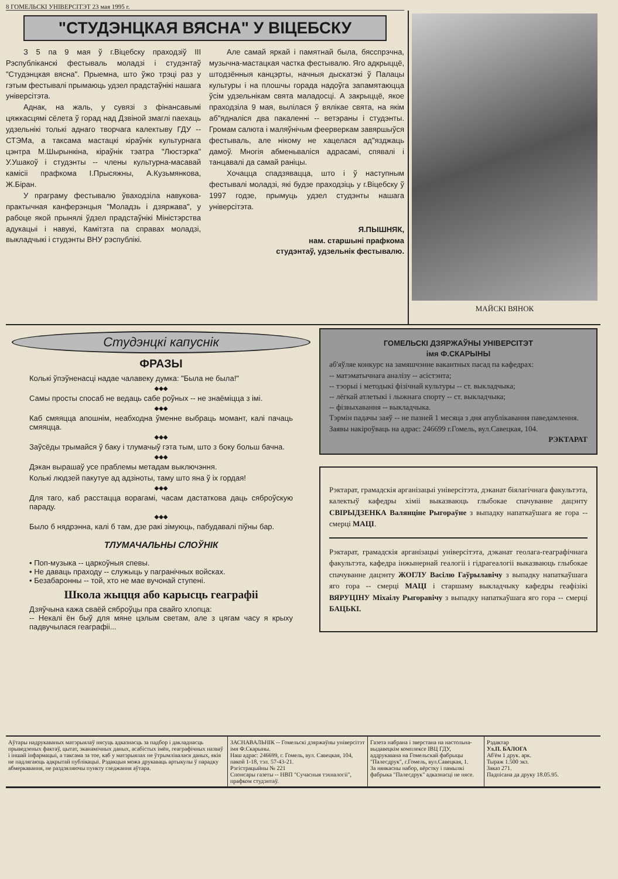8 ГОМЕЛЬСКІ УНІВЕРСІТЭТ 23 мая 1995 г.
"СТУДЭНЦКАЯ ВЯСНА" У ВІЦЕБСКУ
З 5 па 9 мая ў г.Віцебску праходзіў ІІІ Рэспубліканскі фестываль моладзі і студэнтаў "Студэнцкая вясна". Прыемна, што ўжо трэці раз у гэтым фестывалі прымаюць удзел прадстаўнікі нашага універсітэта.
Аднак, на жаль, у сувязі з фінансавымі цяжкасцямі сёлета ў горад над Дзвіной змаглі паехаць удзельнікі толькі аднаго творчага калектыву ГДУ -- СТЭМа, а таксама мастацкі кіраўнік культурнага цэнтра М.Шырынкіна, кіраўнік тэатра "Люстэрка" У.Ушакоў і студэнты -- члены культурна-масавай камісіі прафкома І.Прысяжны, А.Кузьмянкова, Ж.Біран.
У праграму фестывалю ўваходзіла навукова-практычная канферэнцыя "Моладзь і дзяржава", у рабоце якой прынялі ўдзел прадстаўнікі Міністэрства адукацыі і навукі, Камітэта па справах моладзі, выкладчыкі і студэнты ВНУ рэспублікі.
Але самай яркай і памятнай была, бясспрэчна, музычна-мастацкая частка фестывалю. Яго адкрыццё, штодзённыя канцэрты, начныя дыскатэкі ў Палацы культуры і на плошчы горада надоўга запамятаюцца ўсім удзельнікам свята маладосці. А закрыццё, якое праходзіла 9 мая, вылілася ў вялікае свята, на якім аб"ядналіся два пакаленні -- ветэраны і студэнты. Громам салюта і маляўнічым феерверкам завяршыўся фестываль, але нікому не хацелася ад"язджаць дамоў. Многія абменьваліся адрасамі, спявалі і танцавалі да самай раніцы.
Хочацца спадзявацца, што і ў наступным фестывалі моладзі, які будзе праходзіць у г.Віцебску ў 1997 годзе, прымуць удзел студэнты нашага універсітэта.
Я.ПЫШНЯК,
нам. старшыні прафкома
студэнтаў, удзельнік фестывалю.
МАЙСКІ ВЯНОК
Студэнцкі капуснік
ФРАЗЫ
Колькі ўпэўненасці надае чалавеку думка: "Была не была!"
◆◆◆
Самы просты спосаб не ведаць сабе роўных -- не знаёміцца з імі.
◆◆◆
Каб смяяцца апошнім, неабходна ўменне выбраць момант, калі пачаць смяяцца.
◆◆◆
Заўсёды трымайся ў баку і тлумачыў гэта тым, што з боку больш бачна.
◆◆◆
Дэкан вырашаў усе праблемы метадам выключэння.
Колькі людзей пакутуе ад адзіноты, таму што яна ў іх гордая!
◆◆◆
Для таго, каб расстацца ворагамі, часам дастаткова даць сяброўскую параду.
◆◆◆
Было б нядрэнна, калі б там, дзе ракі зімуюць, пабудавалі піўны бар.
ТЛУМАЧАЛЬНЫ СЛОЎНІК
• Поп-музыка -- царкоўныя спевы.
• Не даваць праходу -- служыць у пагранічных войсках.
• Безабаронны -- той, хто не мае вучонай ступені.
Школа жыцця або карысць геаграфіі
Дзяўчына кажа сваёй сяброўцы пра свайго хлопца:
-- Некалі ён быў для мяне цэлым светам, але з цягам часу я крыху падвучылася геаграфіі...
ГОМЕЛЬСКІ ДЗЯРЖАЎНЫ УНІВЕРСІТЭТ
імя Ф.СКАРЫНЫ
аб'яўляе конкурс на замяшчэнне вакантных пасад па кафедрах:
-- матэматычнага аналізу -- асістэнта;
-- тэорыі і методыкі фізічнай культуры -- ст. выкладчыка;
-- лёгкай атлетыкі і лыжнага спорту -- ст. выкладчыка;
-- фізвыхавання -- выкладчыка.
Тэрмін падачы заяў -- не пазней 1 месяца з дня апублікавання паведамлення.
Заявы накіроўваць на адрас: 246699 г.Гомель, вул.Савецкая, 104.
РЭКТАРАТ
Рэктарат, грамадскія арганізацыі універсітэта, дэканат біялагічнага факультэта, калектыў кафедры хіміі выказваюць глыбокае спачуванне дацэнту СВІРЫДЗЕНКА Валянціне Рыгораўне з выпадку напаткаўшага яе гора -- смерці МАЦІ.
Рэктарат, грамадскія арганізацыі універсітэта, дэканат геолага-геаграфічнага факультэта, кафедра інжынернай геалогіі і гідрагеалогіі выказваюць глыбокае спачуванне дацэнту ЖОГЛУ Васілю Гаўрылавічу з выпадку напаткаўшага яго гора -- смерці МАЦІ і старшаму выкладчыку кафедры геафізікі ВЯРУЦІНУ Міхаілу Рыгоравічу з выпадку напаткаўшага яго гора -- смерці БАЦЬКІ.
Аўтары надрукаваных матэрыялаў нясуць адказнасць за падбор і дакладнасць прыведзеных фактаў, цытат, эканамічных даных, асабістых імён, геаграфічных назваў і іншай інфармацыі, а таксама за тое, каб у матэрыялах не ўтрымлівалася даных, якія не падлягаюць адкрытай публікацыі. Рэдакцыя можа друкаваць артыкулы ў парадку абмеркавання, не раздзяляючы пункту гледжання аўтара.
ЗАСНАВАЛЬНІК -- Гомельскі дзяржаўны універсітэт імя Ф.Скарыны.
Наш адрас: 246699, г. Гомель, вул. Савецкая, 104, пакой 1-18, тэл. 57-43-21.
Рэгістрацыйны № 221
Спонсары газеты -- НВП "Сучасныя тэхналогіі", прафком студэнтаў.
Газета набрана і зверстана на настольна-выдавецкім комплексе ІВЦ ГДУ, аддрукавана на Гомельскай фабрыцы "Палесдрук", г.Гомель, вул.Савецкая, 1.
За няякасны набор, вёрстку і памылкі фабрыка "Палесдрук" адказнасці не нясе.
Рэдактар
Ул.П. БАЛОГА
Аб'ём 1 друк. арк.
Тыраж 1.500 экз.
Заказ 271.
Падпісана да друку 18.05.95.